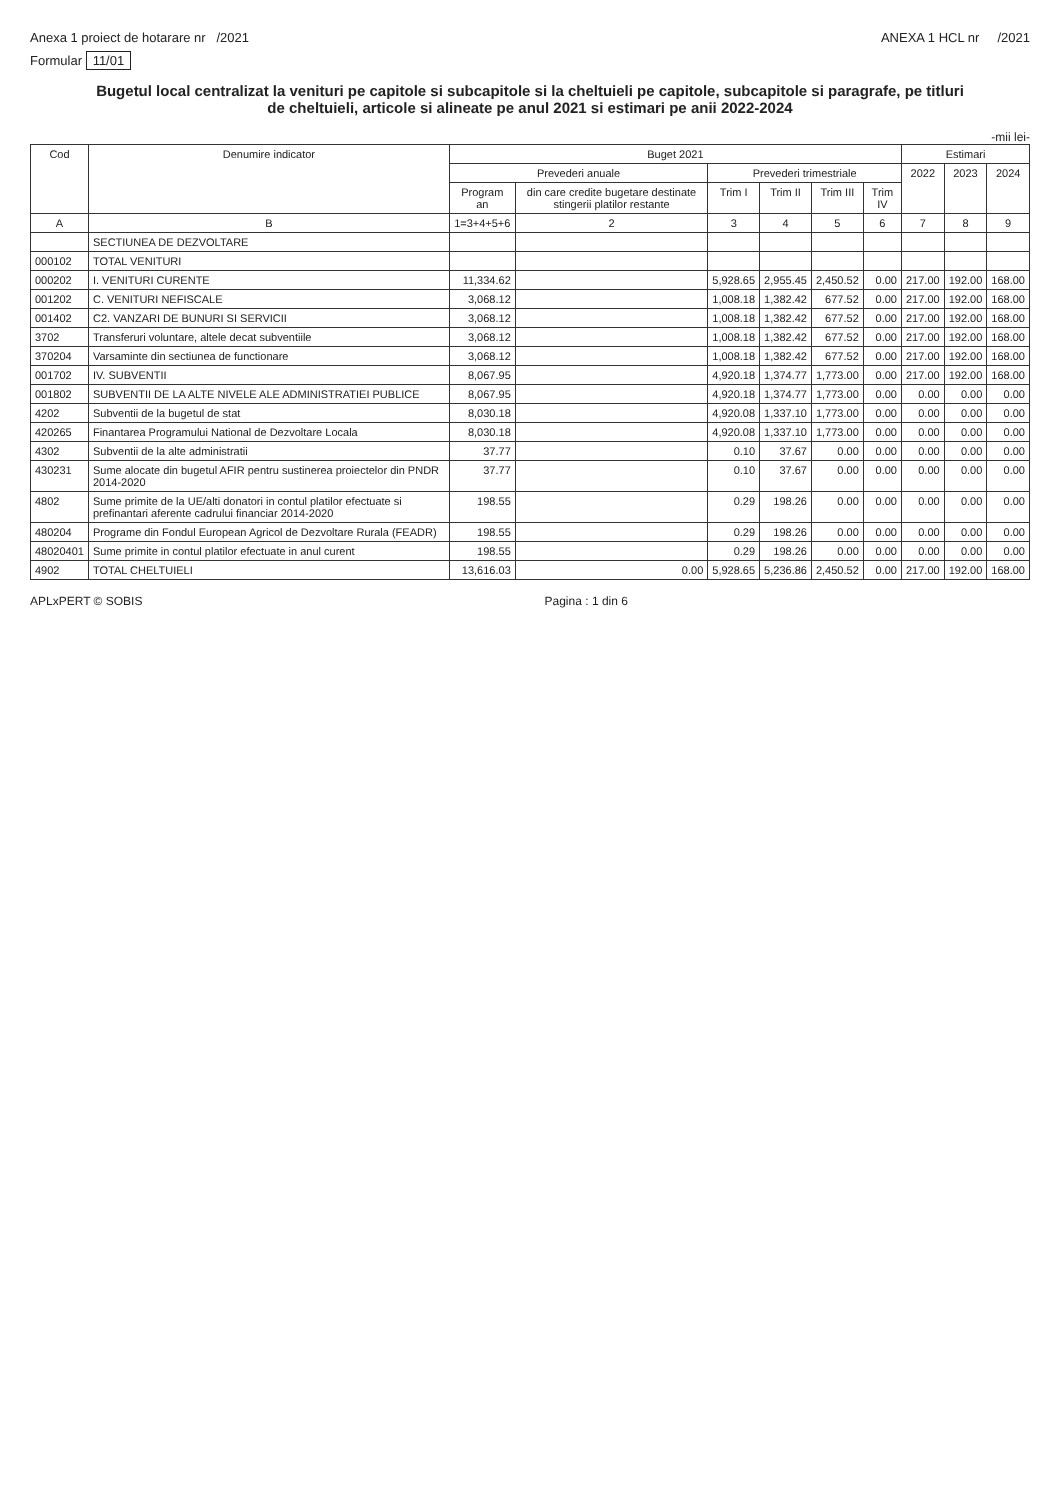Anexa 1 proiect de hotarare nr /2021
ANEXA 1 HCL nr /2021
Formular 11/01
Bugetul local centralizat la venituri pe capitole si subcapitole si la cheltuieli pe capitole, subcapitole si paragrafe, pe titluri de cheltuieli, articole si alineate pe anul 2021 si estimari pe anii 2022-2024
-mii lei-
| Cod | Denumire indicator | Buget 2021 | | | | | | Estimari | | |
| --- | --- | --- | --- | --- | --- | --- | --- | --- | --- | --- |
| | | Prevederi anuale | | Prevederi trimestriale | | | | 2022 | 2023 | 2024 |
| | | Program an | din care credite bugetare destinate stingerii platilor restante | Trim I | Trim II | Trim III | Trim IV | | | |
| A | B | 1=3+4+5+6 | 2 | 3 | 4 | 5 | 6 | 7 | 8 | 9 |
| | SECTIUNEA DE DEZVOLTARE | | | | | | | | | |
| 000102 | TOTAL VENITURI | | | | | | | | | |
| 000202 | I. VENITURI CURENTE | 11,334.62 | | 5,928.65 | 2,955.45 | 2,450.52 | 0.00 | 217.00 | 192.00 | 168.00 |
| 001202 | C. VENITURI NEFISCALE | 3,068.12 | | 1,008.18 | 1,382.42 | 677.52 | 0.00 | 217.00 | 192.00 | 168.00 |
| 001402 | C2. VANZARI DE BUNURI SI SERVICII | 3,068.12 | | 1,008.18 | 1,382.42 | 677.52 | 0.00 | 217.00 | 192.00 | 168.00 |
| 3702 | Transferuri voluntare, altele decat subventiile | 3,068.12 | | 1,008.18 | 1,382.42 | 677.52 | 0.00 | 217.00 | 192.00 | 168.00 |
| 370204 | Varsaminte din sectiunea de functionare | 3,068.12 | | 1,008.18 | 1,382.42 | 677.52 | 0.00 | 217.00 | 192.00 | 168.00 |
| 001702 | IV. SUBVENTII | 8,067.95 | | 4,920.18 | 1,374.77 | 1,773.00 | 0.00 | 217.00 | 192.00 | 168.00 |
| 001802 | SUBVENTII DE LA ALTE NIVELE ALE ADMINISTRATIEI PUBLICE | 8,067.95 | | 4,920.18 | 1,374.77 | 1,773.00 | 0.00 | 0.00 | 0.00 | 0.00 |
| 4202 | Subventii de la bugetul de stat | 8,030.18 | | 4,920.08 | 1,337.10 | 1,773.00 | 0.00 | 0.00 | 0.00 | 0.00 |
| 420265 | Finantarea Programului National de Dezvoltare Locala | 8,030.18 | | 4,920.08 | 1,337.10 | 1,773.00 | 0.00 | 0.00 | 0.00 | 0.00 |
| 4302 | Subventii de la alte administratii | 37.77 | | 0.10 | 37.67 | 0.00 | 0.00 | 0.00 | 0.00 | 0.00 |
| 430231 | Sume alocate din bugetul AFIR pentru sustinerea proiectelor din PNDR 2014-2020 | 37.77 | | 0.10 | 37.67 | 0.00 | 0.00 | 0.00 | 0.00 | 0.00 |
| 4802 | Sume primite de la UE/alti donatori in contul platilor efectuate si prefinantari aferente cadrului financiar 2014-2020 | 198.55 | | 0.29 | 198.26 | 0.00 | 0.00 | 0.00 | 0.00 | 0.00 |
| 480204 | Programe din Fondul European Agricol de Dezvoltare Rurala (FEADR) | 198.55 | | 0.29 | 198.26 | 0.00 | 0.00 | 0.00 | 0.00 | 0.00 |
| 48020401 | Sume primite in contul platilor efectuate in anul curent | 198.55 | | 0.29 | 198.26 | 0.00 | 0.00 | 0.00 | 0.00 | 0.00 |
| 4902 | TOTAL CHELTUIELI | 13,616.03 | 0.00 | 5,928.65 | 5,236.86 | 2,450.52 | 0.00 | 217.00 | 192.00 | 168.00 |
APLxPERT © SOBIS Pagina : 1 din 6